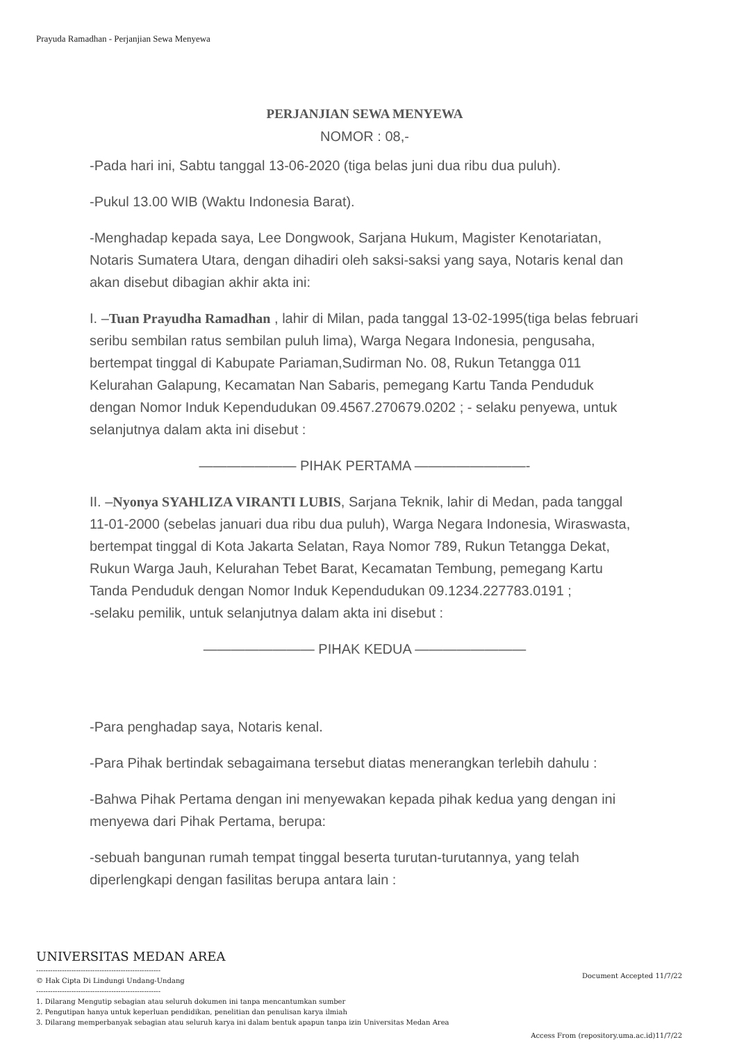Prayuda Ramadhan - Perjanjian Sewa Menyewa
PERJANJIAN SEWA MENYEWA
NOMOR : 08,-
-Pada hari ini, Sabtu tanggal 13-06-2020 (tiga belas juni dua ribu dua puluh).
-Pukul 13.00 WIB (Waktu Indonesia Barat).
-Menghadap kepada saya, Lee Dongwook, Sarjana Hukum, Magister Kenotariatan, Notaris Sumatera Utara, dengan dihadiri oleh saksi-saksi yang saya, Notaris kenal dan akan disebut dibagian akhir akta ini:
I. –Tuan Prayudha Ramadhan , lahir di Milan, pada tanggal 13-02-1995(tiga belas februari seribu sembilan ratus sembilan puluh lima), Warga Negara Indonesia, pengusaha, bertempat tinggal di Kabupate Pariaman,Sudirman No. 08, Rukun Tetangga 011 Kelurahan Galapung, Kecamatan Nan Sabaris, pemegang Kartu Tanda Penduduk dengan Nomor Induk Kependudukan 09.4567.270679.0202 ; - selaku penyewa, untuk selanjutnya dalam akta ini disebut :
——————— PIHAK PERTAMA ————————-
II. –Nyonya SYAHLIZA VIRANTI LUBIS, Sarjana Teknik, lahir di Medan, pada tanggal 11-01-2000 (sebelas januari dua ribu dua puluh), Warga Negara Indonesia, Wiraswasta, bertempat tinggal di Kota Jakarta Selatan, Raya Nomor 789, Rukun Tetangga Dekat, Rukun Warga Jauh, Kelurahan Tebet Barat, Kecamatan Tembung, pemegang Kartu Tanda Penduduk dengan Nomor Induk Kependudukan 09.1234.227783.0191 ;
-selaku pemilik, untuk selanjutnya dalam akta ini disebut :
———————— PIHAK KEDUA ————————
-Para penghadap saya, Notaris kenal.
-Para Pihak bertindak sebagaimana tersebut diatas menerangkan terlebih dahulu :
-Bahwa Pihak Pertama dengan ini menyewakan kepada pihak kedua yang dengan ini menyewa dari Pihak Pertama, berupa:
-sebuah bangunan rumah tempat tinggal beserta turutan-turutannya, yang telah diperlengkapi dengan fasilitas berupa antara lain :
UNIVERSITAS MEDAN AREA
-----------------------------------------------------
© Hak Cipta Di Lindungi Undang-Undang
-----------------------------------------------------
1. Dilarang Mengutip sebagian atau seluruh dokumen ini tanpa mencantumkan sumber
2. Pengutipan hanya untuk keperluan pendidikan, penelitian dan penulisan karya ilmiah
3. Dilarang memperbanyak sebagian atau seluruh karya ini dalam bentuk apapun tanpa izin Universitas Medan Area
Document Accepted 11/7/22
Access From (repository.uma.ac.id)11/7/22